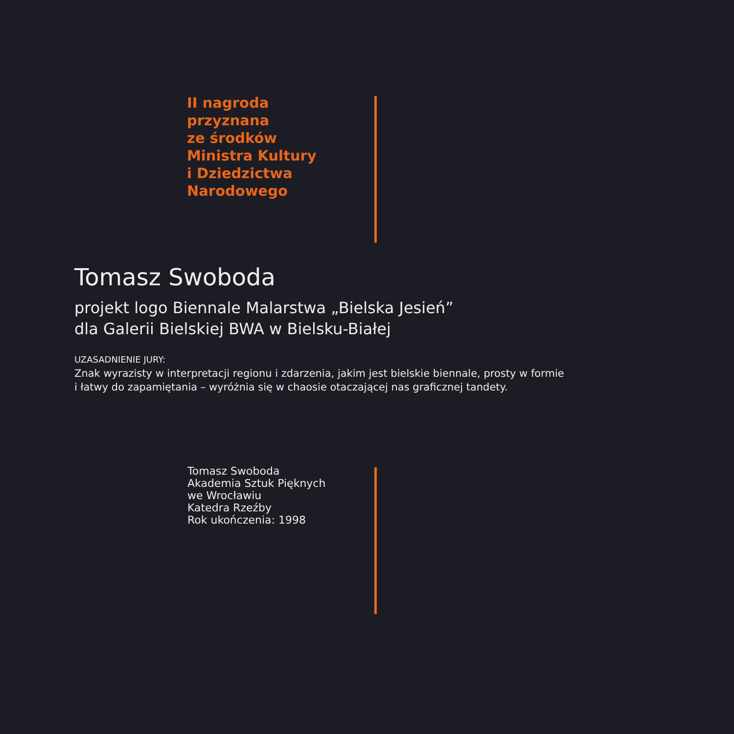II nagroda
przyznana
ze środków
Ministra Kultury
i Dziedzictwa
Narodowego
Tomasz Swoboda
projekt logo Biennale Malarstwa „Bielska Jesień”
dla Galerii Bielskiej BWA w Bielsku-Białej
UZASADNIENIE JURY:
Znak wyrazisty w interpretacji regionu i zdarzenia, jakim jest bielskie biennale, prosty w formie
i łatwy do zapamiętania – wyróżnia się w chaosie otaczającej nas graficznej tandety.
Tomasz Swoboda
Akademia Sztuk Pięknych
we Wrocławiu
Katedra Rzeźby
Rok ukończenia: 1998